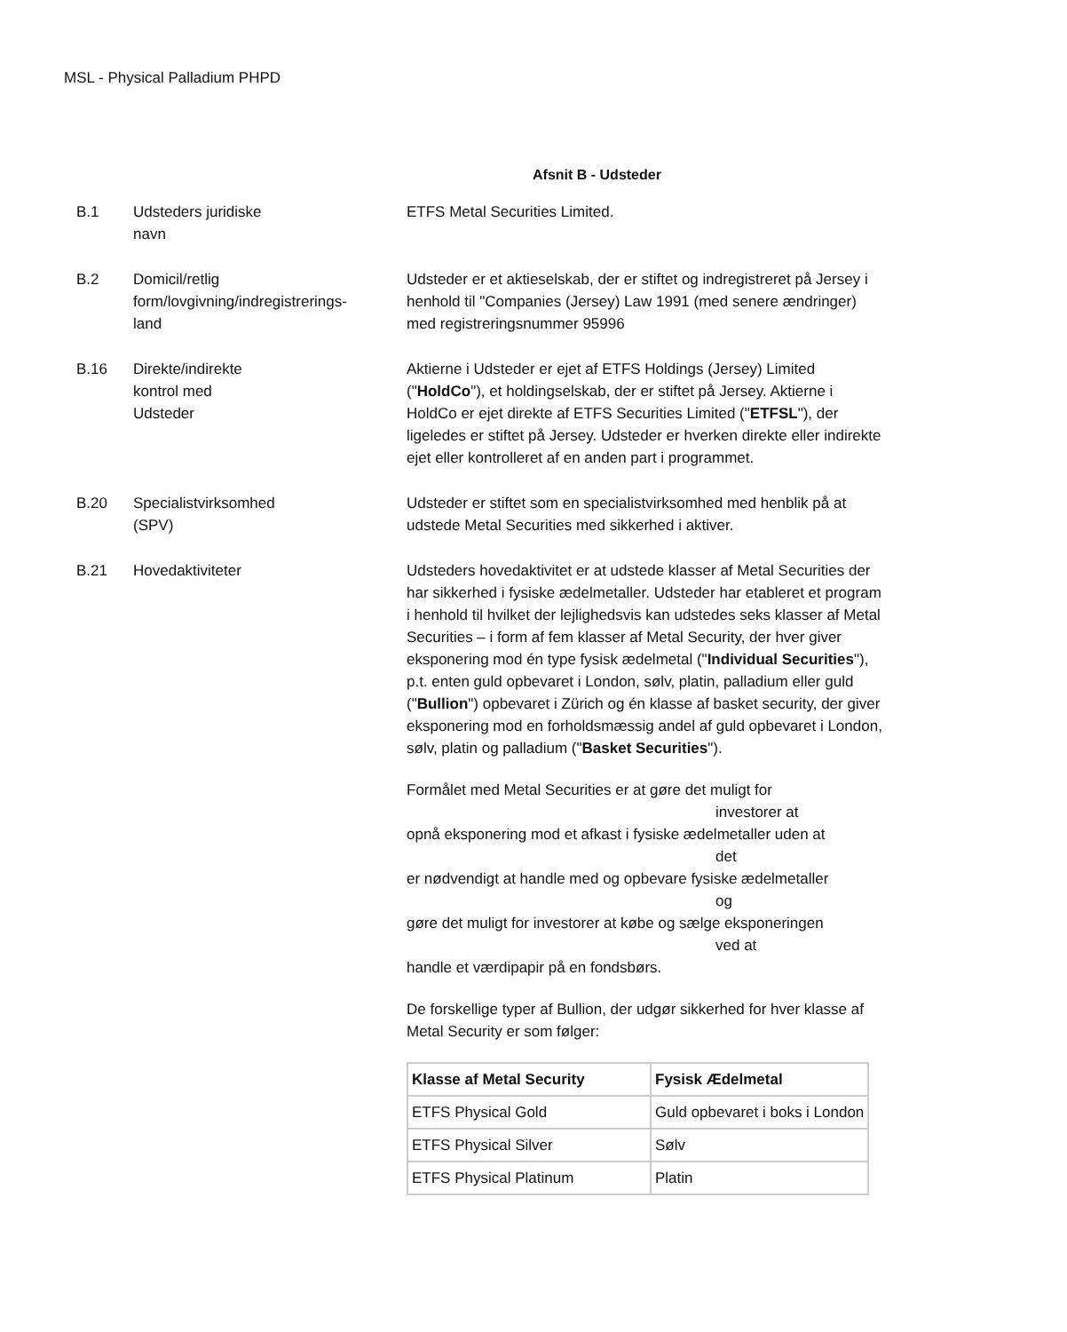MSL - Physical Palladium PHPD
Afsnit B - Udsteder
B.1 Udsteders juridiske
navn
ETFS Metal Securities Limited.
B.2 Domicil/retlig
form/lovgivning/indregistrerings-
land
Udsteder er et aktieselskab, der er stiftet og indregistreret på Jersey i henhold til "Companies (Jersey) Law 1991 (med senere ændringer) med registreringsnummer 95996
B.16 Direkte/indirekte
kontrol med
Udsteder
Aktierne i Udsteder er ejet af ETFS Holdings (Jersey) Limited ("HoldCo"), et holdingselskab, der er stiftet på Jersey. Aktierne i HoldCo er ejet direkte af ETFS Securities Limited ("ETFSL"), der ligeledes er stiftet på Jersey. Udsteder er hverken direkte eller indirekte ejet eller kontrolleret af en anden part i programmet.
B.20 Specialistvirksomhed
(SPV)
Udsteder er stiftet som en specialistvirksomhed med henblik på at udstede Metal Securities med sikkerhed i aktiver.
B.21 Hovedaktiviteter Udsteders hovedaktivitet er at udstede klasser af Metal Securities der har sikkerhed i fysiske ædelmetaller. Udsteder har etableret et program i henhold til hvilket der lejlighedsvis kan udstedes seks klasser af Metal Securities – i form af fem klasser af Metal Security, der hver giver eksponering mod én type fysisk ædelmetal ("Individual Securities"), p.t. enten guld opbevaret i London, sølv, platin, palladium eller guld ("Bullion") opbevaret i Zürich og én klasse af basket security, der giver eksponering mod en forholdsmæssig andel af guld opbevaret i London, sølv, platin og palladium ("Basket Securities").
Formålet med Metal Securities er at gøre det muligt for
investorer at
opnå eksponering mod et afkast i fysiske ædelmetaller uden at
det
er nødvendigt at handle med og opbevare fysiske ædelmetaller
og
gøre det muligt for investorer at købe og sælge eksponeringen
ved at
handle et værdipapir på en fondsbørs.
De forskellige typer af Bullion, der udgør sikkerhed for hver klasse af Metal Security er som følger:
| Klasse af Metal Security | Fysisk Ædelmetal |
| --- | --- |
| ETFS Physical Gold | Guld opbevaret i boks i London |
| ETFS Physical Silver | Sølv |
| ETFS Physical Platinum | Platin |